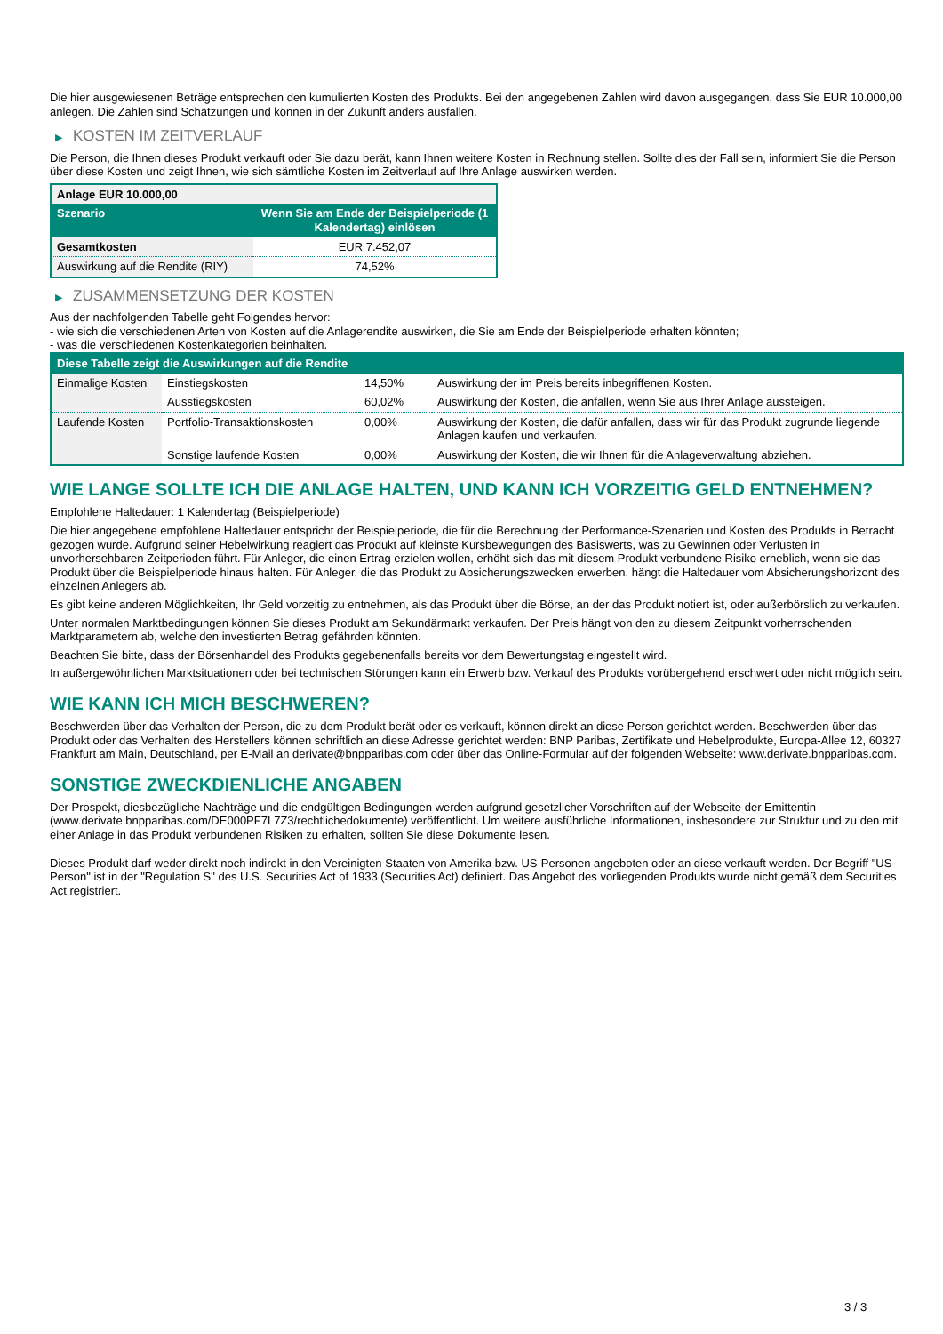Die hier ausgewiesenen Beträge entsprechen den kumulierten Kosten des Produkts. Bei den angegebenen Zahlen wird davon ausgegangen, dass Sie EUR 10.000,00 anlegen. Die Zahlen sind Schätzungen und können in der Zukunft anders ausfallen.
▶ KOSTEN IM ZEITVERLAUF
Die Person, die Ihnen dieses Produkt verkauft oder Sie dazu berät, kann Ihnen weitere Kosten in Rechnung stellen. Sollte dies der Fall sein, informiert Sie die Person über diese Kosten und zeigt Ihnen, wie sich sämtliche Kosten im Zeitverlauf auf Ihre Anlage auswirken werden.
| Anlage EUR 10.000,00 | |
| --- | --- |
| Szenario | Wenn Sie am Ende der Beispielperiode (1 Kalendertag) einlösen |
| Gesamtkosten | EUR 7.452,07 |
| Auswirkung auf die Rendite (RIY) | 74,52% |
▶ ZUSAMMENSETZUNG DER KOSTEN
Aus der nachfolgenden Tabelle geht Folgendes hervor:
- wie sich die verschiedenen Arten von Kosten auf die Anlagerendite auswirken, die Sie am Ende der Beispielperiode erhalten könnten;
- was die verschiedenen Kostenkategorien beinhalten.
| Diese Tabelle zeigt die Auswirkungen auf die Rendite | | | |
| --- | --- | --- | --- |
| Einmalige Kosten | Einstiegskosten | 14,50% | Auswirkung der im Preis bereits inbegriffenen Kosten. |
| | Ausstiegskosten | 60,02% | Auswirkung der Kosten, die anfallen, wenn Sie aus Ihrer Anlage aussteigen. |
| Laufende Kosten | Portfolio-Transaktionskosten | 0,00% | Auswirkung der Kosten, die dafür anfallen, dass wir für das Produkt zugrunde liegende Anlagen kaufen und verkaufen. |
| | Sonstige laufende Kosten | 0,00% | Auswirkung der Kosten, die wir Ihnen für die Anlageverwaltung abziehen. |
WIE LANGE SOLLTE ICH DIE ANLAGE HALTEN, UND KANN ICH VORZEITIG GELD ENTNEHMEN?
Empfohlene Haltedauer: 1 Kalendertag (Beispielperiode)
Die hier angegebene empfohlene Haltedauer entspricht der Beispielperiode, die für die Berechnung der Performance-Szenarien und Kosten des Produkts in Betracht gezogen wurde. Aufgrund seiner Hebelwirkung reagiert das Produkt auf kleinste Kursbewegungen des Basiswerts, was zu Gewinnen oder Verlusten in unvorhersehbaren Zeitperioden führt. Für Anleger, die einen Ertrag erzielen wollen, erhöht sich das mit diesem Produkt verbundene Risiko erheblich, wenn sie das Produkt über die Beispielperiode hinaus halten. Für Anleger, die das Produkt zu Absicherungszwecken erwerben, hängt die Haltedauer vom Absicherungshorizont des einzelnen Anlegers ab.
Es gibt keine anderen Möglichkeiten, Ihr Geld vorzeitig zu entnehmen, als das Produkt über die Börse, an der das Produkt notiert ist, oder außerbörslich zu verkaufen.
Unter normalen Marktbedingungen können Sie dieses Produkt am Sekundärmarkt verkaufen. Der Preis hängt von den zu diesem Zeitpunkt vorherrschenden Marktparametern ab, welche den investierten Betrag gefährden könnten.
Beachten Sie bitte, dass der Börsenhandel des Produkts gegebenenfalls bereits vor dem Bewertungstag eingestellt wird.
In außergewöhnlichen Marktsituationen oder bei technischen Störungen kann ein Erwerb bzw. Verkauf des Produkts vorübergehend erschwert oder nicht möglich sein.
WIE KANN ICH MICH BESCHWEREN?
Beschwerden über das Verhalten der Person, die zu dem Produkt berät oder es verkauft, können direkt an diese Person gerichtet werden. Beschwerden über das Produkt oder das Verhalten des Herstellers können schriftlich an diese Adresse gerichtet werden: BNP Paribas, Zertifikate und Hebelprodukte, Europa-Allee 12, 60327 Frankfurt am Main, Deutschland, per E-Mail an derivate@bnpparibas.com oder über das Online-Formular auf der folgenden Webseite: www.derivate.bnpparibas.com.
SONSTIGE ZWECKDIENLICHE ANGABEN
Der Prospekt, diesbezügliche Nachträge und die endgültigen Bedingungen werden aufgrund gesetzlicher Vorschriften auf der Webseite der Emittentin (www.derivate.bnpparibas.com/DE000PF7L7Z3/rechtlichedokumente) veröffentlicht. Um weitere ausführliche Informationen, insbesondere zur Struktur und zu den mit einer Anlage in das Produkt verbundenen Risiken zu erhalten, sollten Sie diese Dokumente lesen.
Dieses Produkt darf weder direkt noch indirekt in den Vereinigten Staaten von Amerika bzw. US-Personen angeboten oder an diese verkauft werden. Der Begriff "US-Person" ist in der "Regulation S" des U.S. Securities Act of 1933 (Securities Act) definiert. Das Angebot des vorliegenden Produkts wurde nicht gemäß dem Securities Act registriert.
3 / 3